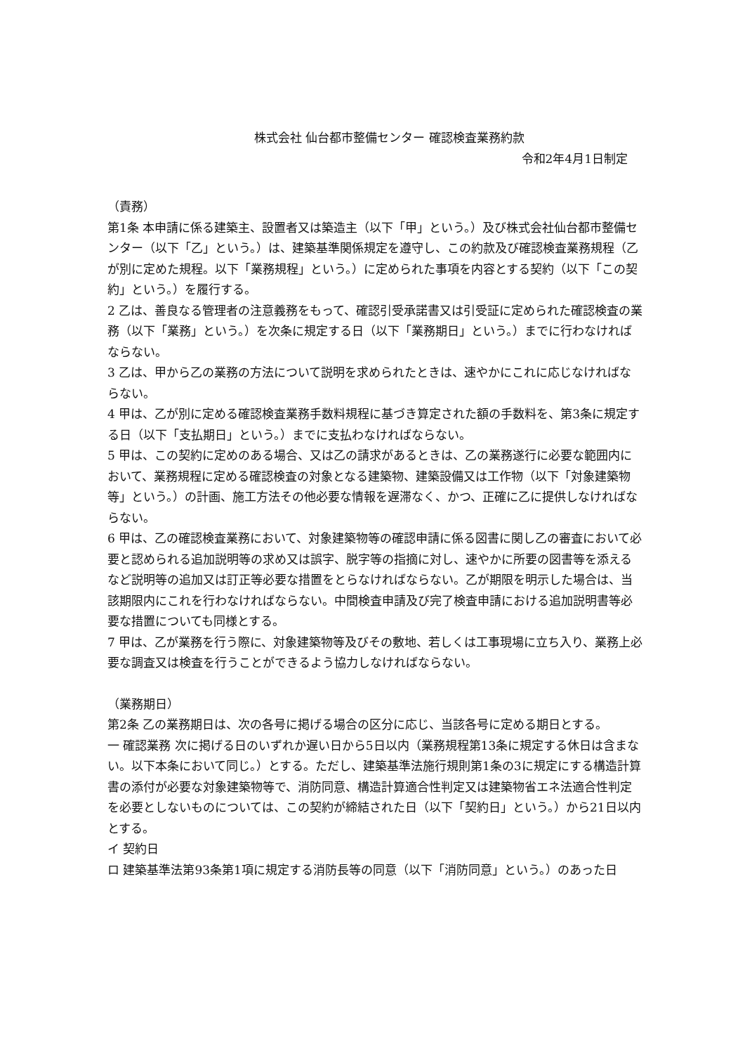株式会社 仙台都市整備センター 確認検査業務約款
令和2年4月1日制定
（責務）
第1条 本申請に係る建築主、設置者又は築造主（以下「甲」という。）及び株式会社仙台都市整備センター（以下「乙」という。）は、建築基準関係規定を遵守し、この約款及び確認検査業務規程（乙が別に定めた規程。以下「業務規程」という。）に定められた事項を内容とする契約（以下「この契約」という。）を履行する。
2 乙は、善良なる管理者の注意義務をもって、確認引受承諾書又は引受証に定められた確認検査の業務（以下「業務」という。）を次条に規定する日（以下「業務期日」という。）までに行わなければならない。
3 乙は、甲から乙の業務の方法について説明を求められたときは、速やかにこれに応じなければならない。
4 甲は、乙が別に定める確認検査業務手数料規程に基づき算定された額の手数料を、第3条に規定する日（以下「支払期日」という。）までに支払わなければならない。
5 甲は、この契約に定めのある場合、又は乙の請求があるときは、乙の業務遂行に必要な範囲内において、業務規程に定める確認検査の対象となる建築物、建築設備又は工作物（以下「対象建築物等」という。）の計画、施工方法その他必要な情報を遅滞なく、かつ、正確に乙に提供しなければならない。
6 甲は、乙の確認検査業務において、対象建築物等の確認申請に係る図書に関し乙の審査において必要と認められる追加説明等の求め又は誤字、脱字等の指摘に対し、速やかに所要の図書等を添えるなど説明等の追加又は訂正等必要な措置をとらなければならない。乙が期限を明示した場合は、当該期限内にこれを行わなければならない。中間検査申請及び完了検査申請における追加説明書等必要な措置についても同様とする。
7 甲は、乙が業務を行う際に、対象建築物等及びその敷地、若しくは工事現場に立ち入り、業務上必要な調査又は検査を行うことができるよう協力しなければならない。
（業務期日）
第2条 乙の業務期日は、次の各号に掲げる場合の区分に応じ、当該各号に定める期日とする。
一 確認業務 次に掲げる日のいずれか遅い日から5日以内（業務規程第13条に規定する休日は含まない。以下本条において同じ。）とする。ただし、建築基準法施行規則第1条の3に規定にする構造計算書の添付が必要な対象建築物等で、消防同意、構造計算適合性判定又は建築物省エネ法適合性判定を必要としないものについては、この契約が締結された日（以下「契約日」という。）から21日以内とする。
イ 契約日
ロ 建築基準法第93条第1項に規定する消防長等の同意（以下「消防同意」という。）のあった日